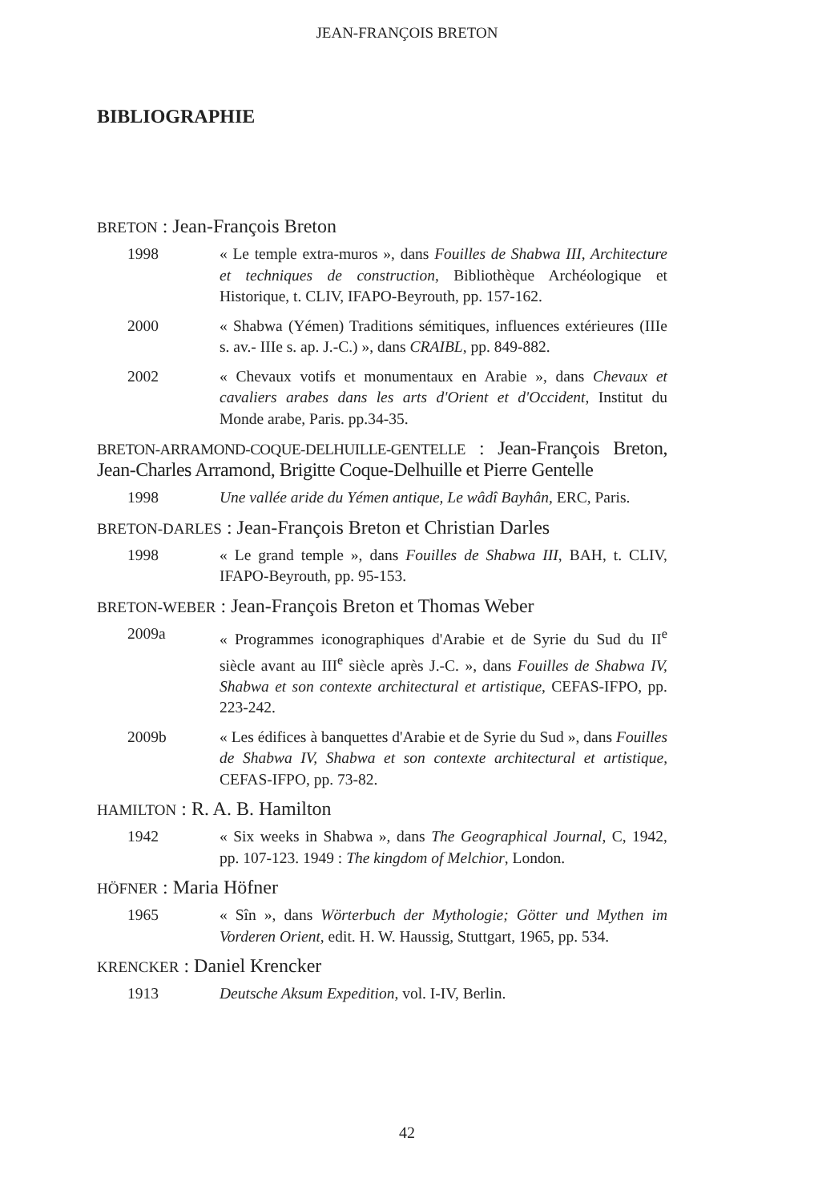JEAN-FRANÇOIS BRETON
BIBLIOGRAPHIE
BRETON : Jean-François Breton
1998 « Le temple extra-muros », dans Fouilles de Shabwa III, Architecture et techniques de construction, Bibliothèque Archéologique et Historique, t. CLIV, IFAPO-Beyrouth, pp. 157-162.
2000 « Shabwa (Yémen) Traditions sémitiques, influences extérieures (IIIe s. av.- IIIe s. ap. J.-C.) », dans CRAIBL, pp. 849-882.
2002 « Chevaux votifs et monumentaux en Arabie », dans Chevaux et cavaliers arabes dans les arts d'Orient et d'Occident, Institut du Monde arabe, Paris. pp.34-35.
BRETON-ARRAMOND-COQUE-DELHUILLE-GENTELLE : Jean-François Breton, Jean-Charles Arramond, Brigitte Coque-Delhuille et Pierre Gentelle
1998 Une vallée aride du Yémen antique, Le wâdî Bayhân, ERC, Paris.
BRETON-DARLES : Jean-François Breton et Christian Darles
1998 « Le grand temple », dans Fouilles de Shabwa III, BAH, t. CLIV, IFAPO-Beyrouth, pp. 95-153.
BRETON-WEBER : Jean-François Breton et Thomas Weber
2009a « Programmes iconographiques d'Arabie et de Syrie du Sud du II<sup>e</sup> siècle avant au III<sup>e</sup> siècle après J.-C. », dans Fouilles de Shabwa IV, Shabwa et son contexte architectural et artistique, CEFAS-IFPO, pp. 223-242.
2009b « Les édifices à banquettes d'Arabie et de Syrie du Sud », dans Fouilles de Shabwa IV, Shabwa et son contexte architectural et artistique, CEFAS-IFPO, pp. 73-82.
HAMILTON : R. A. B. Hamilton
1942 « Six weeks in Shabwa », dans The Geographical Journal, C, 1942, pp. 107-123. 1949 : The kingdom of Melchior, London.
HÖFNER : Maria Höfner
1965 « Sîn », dans Wörterbuch der Mythologie; Götter und Mythen im Vorderen Orient, edit. H. W. Haussig, Stuttgart, 1965, pp. 534.
KRENCKER : Daniel Krencker
1913 Deutsche Aksum Expedition, vol. I-IV, Berlin.
42